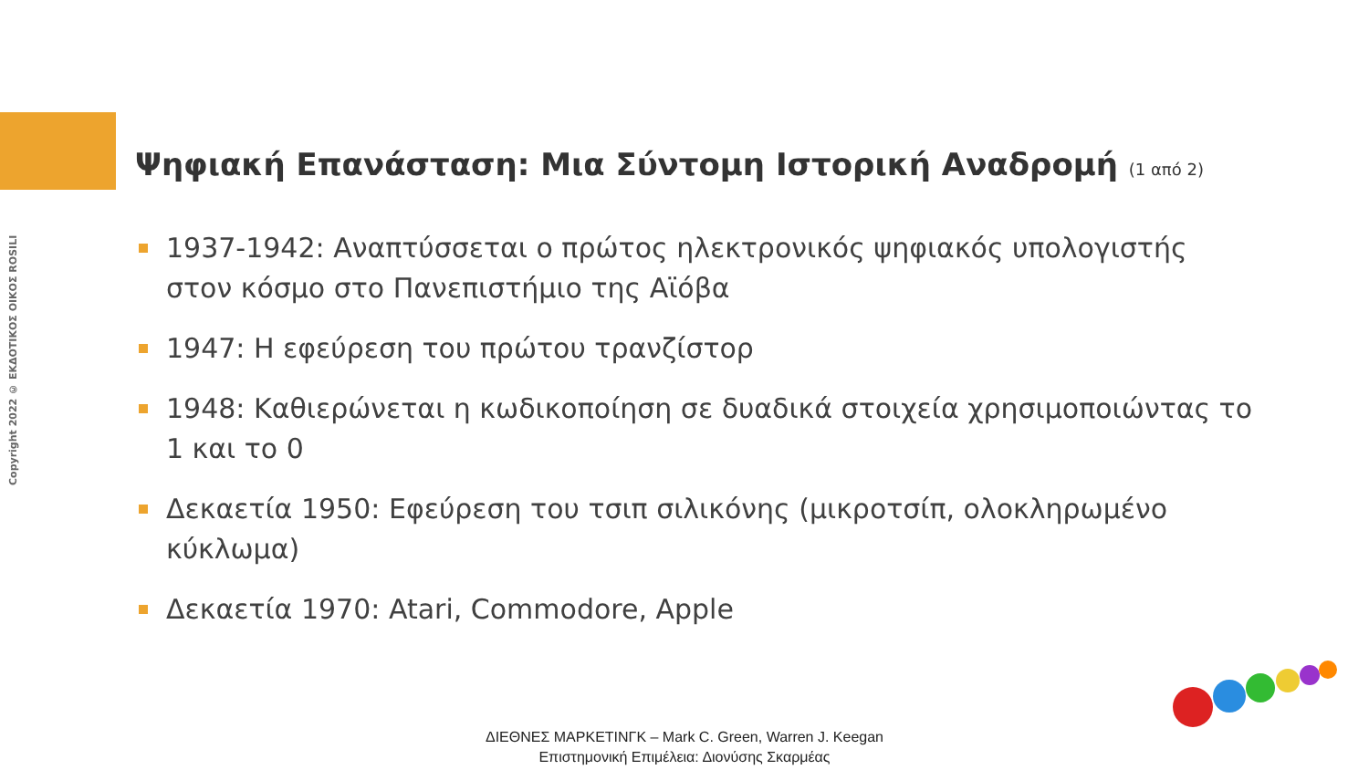Copyright 2022 © ΕΚΔΟΤΙΚΟΣ ΟΙΚΟΣ ROSILI
Ψηφιακή Επανάσταση: Μια Σύντομη Ιστορική Αναδρομή (1 από 2)
1937-1942: Αναπτύσσεται ο πρώτος ηλεκτρονικός ψηφιακός υπολογιστής στον κόσμο στο Πανεπιστήμιο της Αϊόβα
1947: Η εφεύρεση του πρώτου τρανζίστορ
1948: Καθιερώνεται η κωδικοποίηση σε δυαδικά στοιχεία χρησιμοποιώντας το 1 και το 0
Δεκαετία 1950: Εφεύρεση του τσιπ σιλικόνης (μικροτσίπ, ολοκληρωμένο κύκλωμα)
Δεκαετία 1970: Atari, Commodore, Apple
ΔΙΕΘΝΕΣ ΜΑΡΚΕΤΙΝΓΚ – Mark C. Green, Warren J. Keegan
Επιστημονική Επιμέλεια: Διονύσης Σκαρμέας